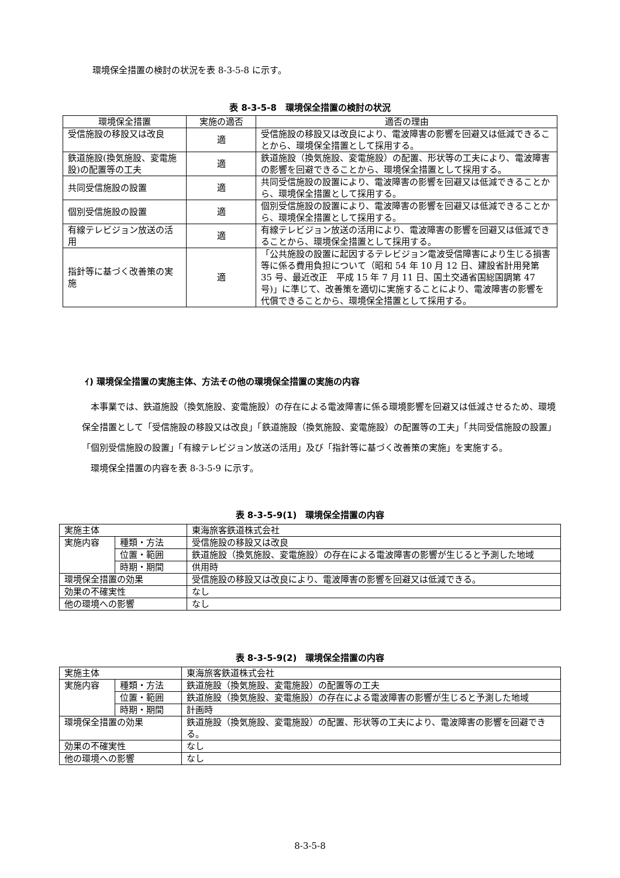環境保全措置の検討の状況を表 8-3-5-8 に示す。
表 8-3-5-8　環境保全措置の検討の状況
| 環境保全措置 | 実施の適否 | 適否の理由 |
| --- | --- | --- |
| 受信施設の移設又は改良 | 適 | 受信施設の移設又は改良により、電波障害の影響を回避又は低減できることから、環境保全措置として採用する。 |
| 鉄道施設(換気施設、変電施設)の配置等の工夫 | 適 | 鉄道施設（換気施設、変電施設）の配置、形状等の工夫により、電波障害の影響を回避できることから、環境保全措置として採用する。 |
| 共同受信施設の設置 | 適 | 共同受信施設の設置により、電波障害の影響を回避又は低減できることから、環境保全措置として採用する。 |
| 個別受信施設の設置 | 適 | 個別受信施設の設置により、電波障害の影響を回避又は低減できることから、環境保全措置として採用する。 |
| 有線テレビジョン放送の活用 | 適 | 有線テレビジョン放送の活用により、電波障害の影響を回避又は低減できることから、環境保全措置として採用する。 |
| 指針等に基づく改善策の実施 | 適 | 「公共施設の設置に起因するテレビジョン電波受信障害により生じる損害等に係る費用負担について（昭和 54 年 10 月 12 日、建設省計用発第 35 号、最近改正 平成 15 年 7 月 11 日、国土交通省国総国調第 47 号)」に準じて、改善策を適切に実施することにより、電波障害の影響を代償できることから、環境保全措置として採用する。 |
ｲ) 環境保全措置の実施主体、方法その他の環境保全措置の実施の内容
本事業では、鉄道施設（換気施設、変電施設）の存在による電波障害に係る環境影響を回避又は低減させるため、環境保全措置として「受信施設の移設又は改良」「鉄道施設（換気施設、変電施設）の配置等の工夫」「共同受信施設の設置」「個別受信施設の設置」「有線テレビジョン放送の活用」及び「指針等に基づく改善策の実施」を実施する。
環境保全措置の内容を表 8-3-5-9 に示す。
表 8-3-5-9(1)　環境保全措置の内容
| 実施主体 | | 東海旅客鉄道株式会社 |
| 実施内容 | 種類・方法 | 受信施設の移設又は改良 |
| | 位置・範囲 | 鉄道施設（換気施設、変電施設）の存在による電波障害の影響が生じると予測した地域 |
| | 時期・期間 | 供用時 |
| 環境保全措置の効果 | | 受信施設の移設又は改良により、電波障害の影響を回避又は低減できる。 |
| 効果の不確実性 | | なし |
| 他の環境への影響 | | なし |
表 8-3-5-9(2)　環境保全措置の内容
| 実施主体 | | 東海旅客鉄道株式会社 |
| 実施内容 | 種類・方法 | 鉄道施設（換気施設、変電施設）の配置等の工夫 |
| | 位置・範囲 | 鉄道施設（換気施設、変電施設）の存在による電波障害の影響が生じると予測した地域 |
| | 時期・期間 | 計画時 |
| 環境保全措置の効果 | | 鉄道施設（換気施設、変電施設）の配置、形状等の工夫により、電波障害の影響を回避できる。 |
| 効果の不確実性 | | なし |
| 他の環境への影響 | | なし |
8-3-5-8